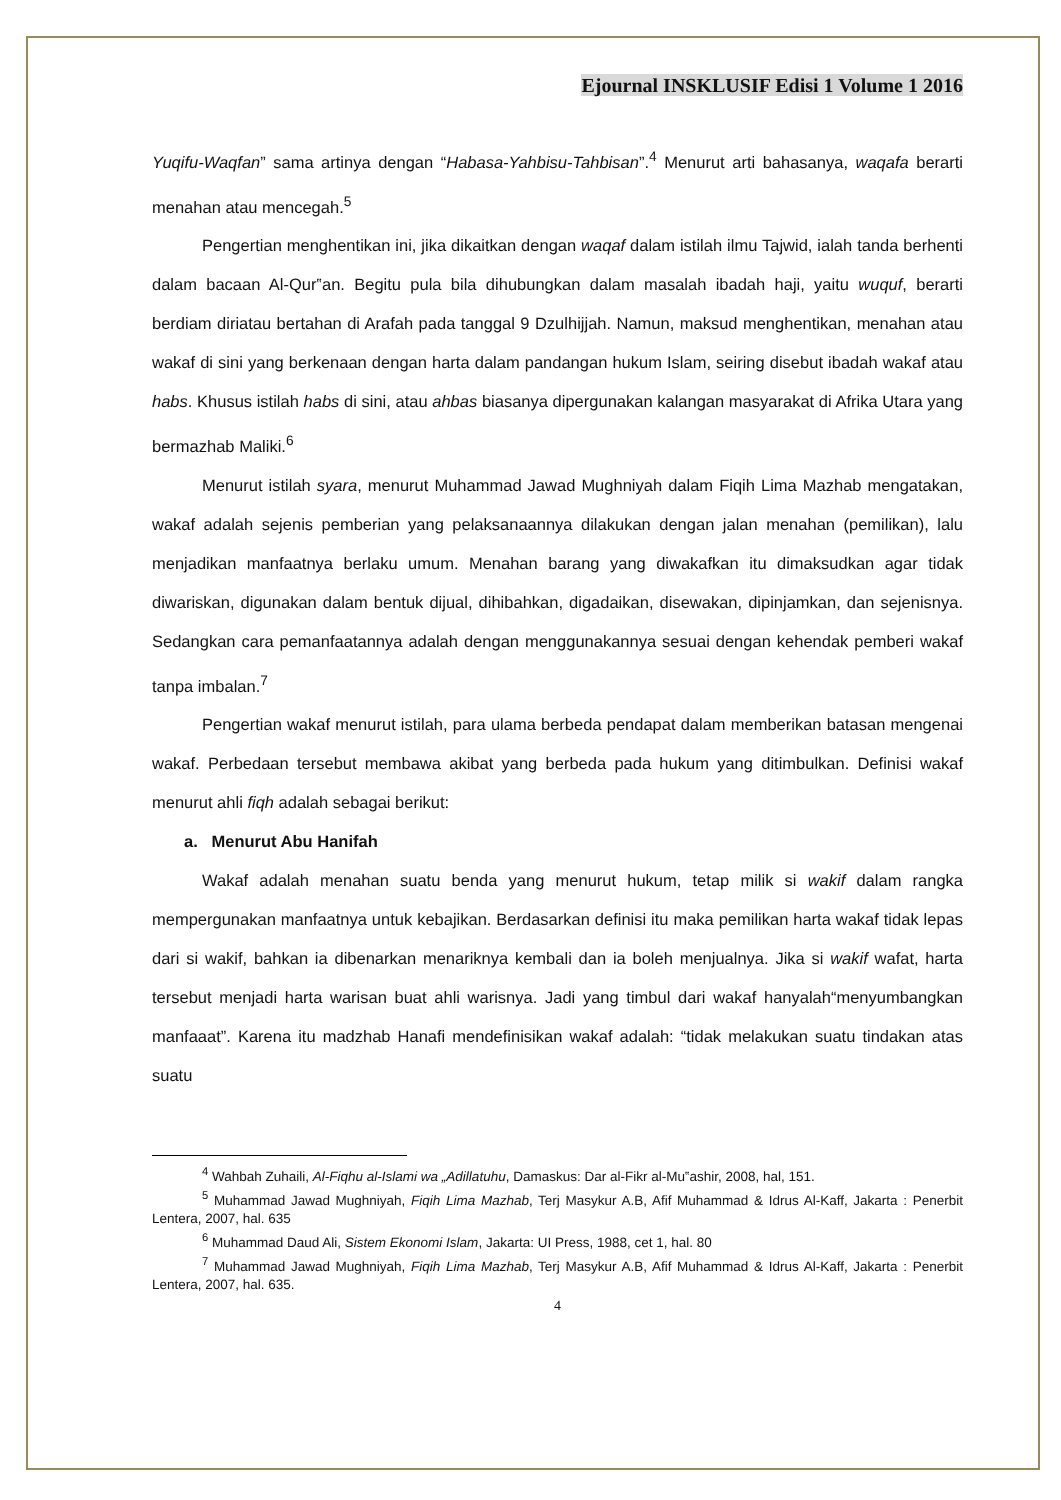Ejournal INSKLUSIF Edisi 1 Volume 1 2016
Yuqifu-Waqfan” sama artinya dengan “Habasa-Yahbisu-Tahbisan”.<sup>4</sup> Menurut arti bahasanya, waqafa berarti menahan atau mencegah.<sup>5</sup>
Pengertian menghentikan ini, jika dikaitkan dengan waqaf dalam istilah ilmu Tajwid, ialah tanda berhenti dalam bacaan Al-Qur‟an. Begitu pula bila dihubungkan dalam masalah ibadah haji, yaitu wuquf, berarti berdiam diriatau bertahan di Arafah pada tanggal 9 Dzulhijjah. Namun, maksud menghentikan, menahan atau wakaf di sini yang berkenaan dengan harta dalam pandangan hukum Islam, seiring disebut ibadah wakaf atau habs. Khusus istilah habs di sini, atau ahbas biasanya dipergunakan kalangan masyarakat di Afrika Utara yang bermazhab Maliki.<sup>6</sup>
Menurut istilah syara, menurut Muhammad Jawad Mughniyah dalam Fiqih Lima Mazhab mengatakan, wakaf adalah sejenis pemberian yang pelaksanaannya dilakukan dengan jalan menahan (pemilikan), lalu menjadikan manfaatnya berlaku umum. Menahan barang yang diwakafkan itu dimaksudkan agar tidak diwariskan, digunakan dalam bentuk dijual, dihibahkan, digadaikan, disewakan, dipinjamkan, dan sejenisnya. Sedangkan cara pemanfaatannya adalah dengan menggunakannya sesuai dengan kehendak pemberi wakaf tanpa imbalan.<sup>7</sup>
Pengertian wakaf menurut istilah, para ulama berbeda pendapat dalam memberikan batasan mengenai wakaf. Perbedaan tersebut membawa akibat yang berbeda pada hukum yang ditimbulkan. Definisi wakaf menurut ahli fiqh adalah sebagai berikut:
a. Menurut Abu Hanifah
Wakaf adalah menahan suatu benda yang menurut hukum, tetap milik si wakif dalam rangka mempergunakan manfaatnya untuk kebajikan. Berdasarkan definisi itu maka pemilikan harta wakaf tidak lepas dari si wakif, bahkan ia dibenarkan menariknya kembali dan ia boleh menjualnya. Jika si wakif wafat, harta tersebut menjadi harta warisan buat ahli warisnya. Jadi yang timbul dari wakaf hanyalah“menyumbangkan manfaaat”. Karena itu madzhab Hanafi mendefinisikan wakaf adalah: “tidak melakukan suatu tindakan atas suatu
<sup>4</sup> Wahbah Zuhaili, Al-Fiqhu al-Islami wa „Adillatuhu, Damaskus: Dar al-Fikr al-Mu‟ashir, 2008, hal, 151.
<sup>5</sup> Muhammad Jawad Mughniyah, Fiqih Lima Mazhab, Terj Masykur A.B, Afif Muhammad & Idrus Al-Kaff, Jakarta : Penerbit Lentera, 2007, hal. 635
<sup>6</sup> Muhammad Daud Ali, Sistem Ekonomi Islam, Jakarta: UI Press, 1988, cet 1, hal. 80
<sup>7</sup> Muhammad Jawad Mughniyah, Fiqih Lima Mazhab, Terj Masykur A.B, Afif Muhammad & Idrus Al-Kaff, Jakarta : Penerbit Lentera, 2007, hal. 635.
4